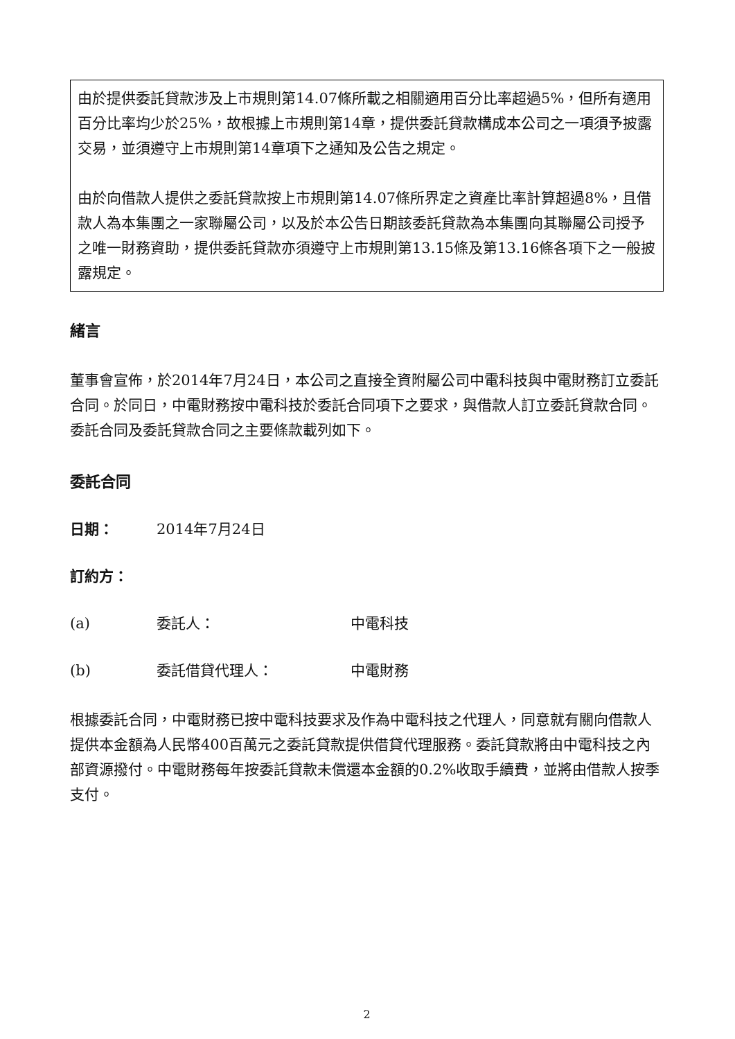由於提供委託貸款涉及上市規則第14.07條所載之相關適用百分比率超過5%，但所有適用百分比率均少於25%，故根據上市規則第14章，提供委託貸款構成本公司之一項須予披露交易，並須遵守上市規則第14章項下之通知及公告之規定。
由於向借款人提供之委託貸款按上市規則第14.07條所界定之資產比率計算超過8%，且借款人為本集團之一家聯屬公司，以及於本公告日期該委託貸款為本集團向其聯屬公司授予之唯一財務資助，提供委託貸款亦須遵守上市規則第13.15條及第13.16條各項下之一般披露規定。
緒言
董事會宣佈，於2014年7月24日，本公司之直接全資附屬公司中電科技與中電財務訂立委託合同。於同日，中電財務按中電科技於委託合同項下之要求，與借款人訂立委託貸款合同。委託合同及委託貸款合同之主要條款載列如下。
委託合同
日期： 2014年7月24日
訂約方：
(a) 委託人： 中電科技
(b) 委託借貸代理人： 中電財務
根據委託合同，中電財務已按中電科技要求及作為中電科技之代理人，同意就有關向借款人提供本金額為人民幣400百萬元之委託貸款提供借貸代理服務。委託貸款將由中電科技之內部資源撥付。中電財務每年按委託貸款未償還本金額的0.2%收取手續費，並將由借款人按季支付。
2